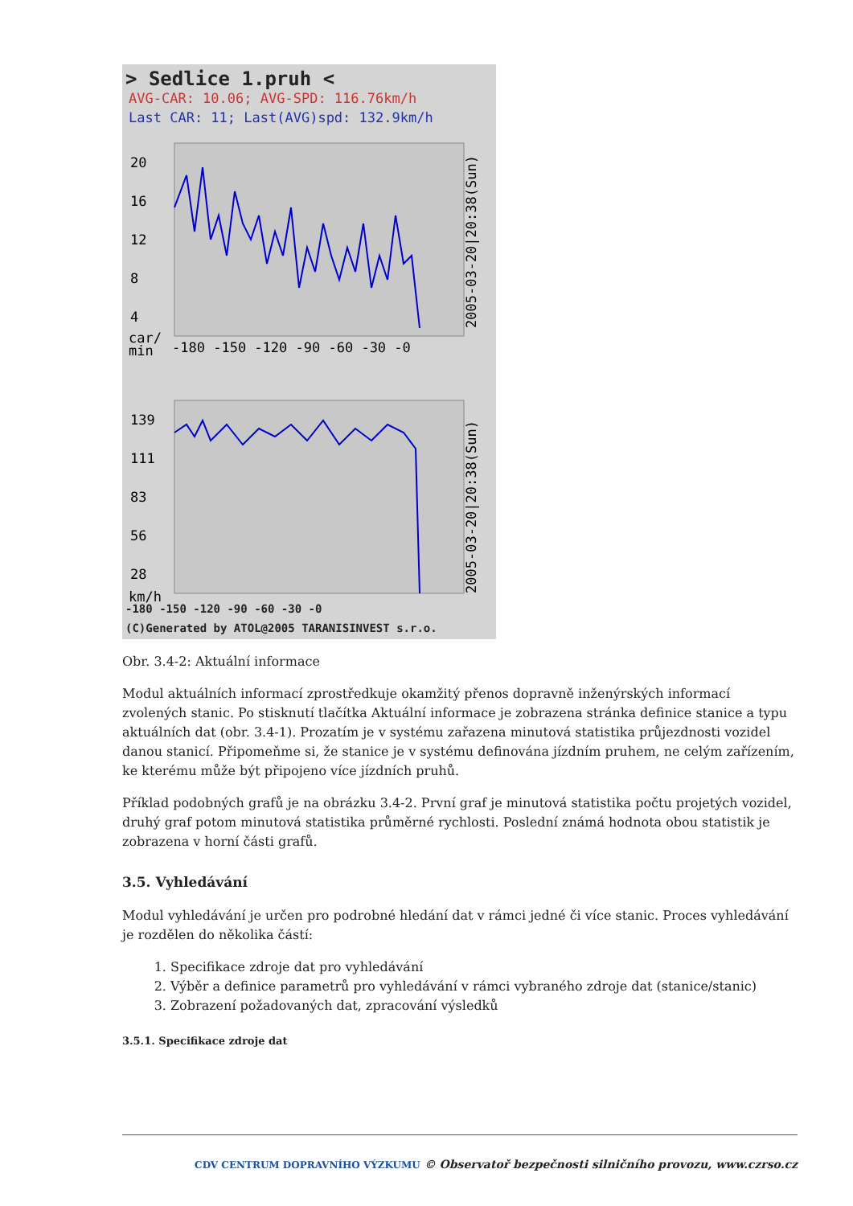> Sedlice 1.pruh <
AVG-CAR: 10.06; AVG-SPD: 116.76km/h
Last CAR: 11; Last(AVG)spd: 132.9km/h
20
16
12
8
4
car/
min
-180 -150 -120 -90 -60 -30 -0
2005-03-20|20:38(Sun)
139
111
83
56
28
km/h
2005-03-20|20:38(Sun)
-180 -150 -120 -90 -60 -30 -0
(C)Generated by ATOL@2005 TARANISINVEST s.r.o.
Obr. 3.4-2: Aktuální informace
Modul aktuálních informací zprostředkuje okamžitý přenos dopravně inženýrských informací zvolených stanic. Po stisknutí tlačítka Aktuální informace je zobrazena stránka definice stanice a typu aktuálních dat (obr. 3.4-1). Prozatím je v systému zařazena minutová statistika průjezdnosti vozidel danou stanicí. Připomeňme si, že stanice je v systému definována jízdním pruhem, ne celým zařízením, ke kterému může být připojeno více jízdních pruhů.
Příklad podobných grafů je na obrázku 3.4-2. První graf je minutová statistika počtu projetých vozidel, druhý graf potom minutová statistika průměrné rychlosti. Poslední známá hodnota obou statistik je zobrazena v horní části grafů.
3.5. Vyhledávání
Modul vyhledávání je určen pro podrobné hledání dat v rámci jedné či více stanic. Proces vyhledávání je rozdělen do několika částí:
1. Specifikace zdroje dat pro vyhledávání
2. Výběr a definice parametrů pro vyhledávání v rámci vybraného zdroje dat (stanice/stanic)
3. Zobrazení požadovaných dat, zpracování výsledků
3.5.1. Specifikace zdroje dat
CDV CENTRUM DOPRAVNÍHO VÝZKUMU © Observatoř bezpečnosti silničního provozu, www.czrso.cz